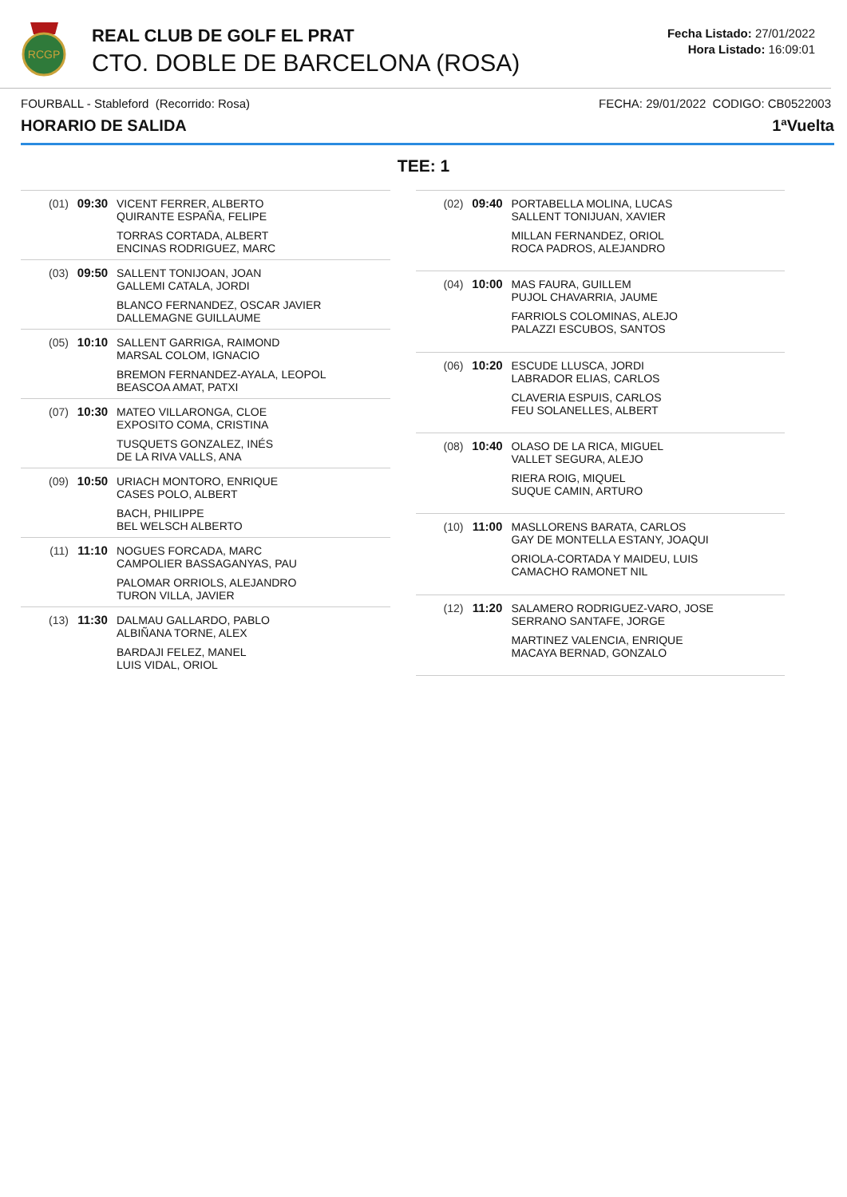RCGP
REAL CLUB DE GOLF EL PRAT
CTO. DOBLE DE BARCELONA (ROSA)
Fecha Listado: 27/01/2022
Hora Listado: 16:09:01
FOURBALL - Stableford (Recorrido: Rosa) FECHA: 29/01/2022 CODIGO: CB0522003
HORARIO DE SALIDA 1ªVuelta
TEE: 1
| (01) | 09:30 | VICENT FERRER, ALBERTO QUIRANTE ESPAÑA, FELIPE TORRAS CORTADA, ALBERT ENCINAS RODRIGUEZ, MARC |
| (03) | 09:50 | SALLENT TONIJOAN, JOAN GALLEMI CATALA, JORDI BLANCO FERNANDEZ, OSCAR JAVIER DALLEMAGNE GUILLAUME |
| (05) | 10:10 | SALLENT GARRIGA, RAIMOND MARSAL COLOM, IGNACIO BREMON FERNANDEZ-AYALA, LEOPOL BEASCOA AMAT, PATXI |
| (07) | 10:30 | MATEO VILLARONGA, CLOE EXPOSITO COMA, CRISTINA TUSQUETS GONZALEZ, INÉS DE LA RIVA VALLS, ANA |
| (09) | 10:50 | URIACH MONTORO, ENRIQUE CASES POLO, ALBERT BACH, PHILIPPE BEL WELSCH ALBERTO |
| (11) | 11:10 | NOGUES FORCADA, MARC CAMPOLIER BASSAGANYAS, PAU PALOMAR ORRIOLS, ALEJANDRO TURON VILLA, JAVIER |
| (13) | 11:30 | DALMAU GALLARDO, PABLO ALBIÑANA TORNE, ALEX BARDAJI FELEZ, MANEL LUIS VIDAL, ORIOL |
| (02) | 09:40 | PORTABELLA MOLINA, LUCAS SALLENT TONIJUAN, XAVIER MILLAN FERNANDEZ, ORIOL ROCA PADROS, ALEJANDRO |
| (04) | 10:00 | MAS FAURA, GUILLEM PUJOL CHAVARRIA, JAUME FARRIOLS COLOMINAS, ALEJO PALAZZI ESCUBOS, SANTOS |
| (06) | 10:20 | ESCUDE LLUSCA, JORDI LABRADOR ELIAS, CARLOS CLAVERIA ESPUIS, CARLOS FEU SOLANELLES, ALBERT |
| (08) | 10:40 | OLASO DE LA RICA, MIGUEL VALLET SEGURA, ALEJO RIERA ROIG, MIQUEL SUQUE CAMIN, ARTURO |
| (10) | 11:00 | MASLLORENS BARATA, CARLOS GAY DE MONTELLA ESTANY, JOAQUI ORIOLA-CORTADA Y MAIDEU, LUIS CAMACHO RAMONET NIL |
| (12) | 11:20 | SALAMERO RODRIGUEZ-VARO, JOSE SERRANO SANTAFE, JORGE MARTINEZ VALENCIA, ENRIQUE MACAYA BERNAD, GONZALO |